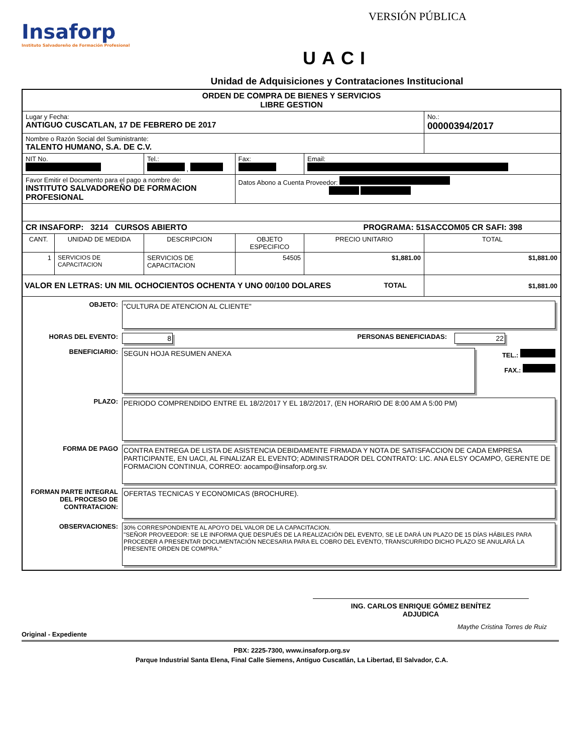Insaforp
Instituto Salvadoreño de Formación Profesional
VERSIÓN PÚBLICA
UACI
Unidad de Adquisiciones y Contrataciones Institucional
| ORDEN DE COMPRA DE BIENES Y SERVICIOS LIBRE GESTION | | | | | |
| Lugar y Fecha: ANTIGUO CUSCATLAN, 17 DE FEBRERO DE 2017 | | | | | No.: 00000394/2017 |
| Nombre o Razón Social del Suministrante: TALENTO HUMANO, S.A. DE C.V. | | | | | |
| NIT No. | | Tel.: , | Fax: | Email: | |
| Favor Emitir el Documento para el pago a nombre de: INSTITUTO SALVADOREÑO DE FORMACION PROFESIONAL | | | Datos Abono a Cuenta Proveedor: | | |
| CR INSAFORP: 3214 CURSOS ABIERTO PROGRAMA: 51SACCOM05 CR SAFI: 398 | | | | | |
| CANT. | UNIDAD DE MEDIDA | DESCRIPCION | OBJETO ESPECIFICO | PRECIO UNITARIO | TOTAL |
| 1 | SERVICIOS DE CAPACITACION | SERVICIOS DE CAPACITACION | 54505 | $1,881.00 | $1,881.00 |
| VALOR EN LETRAS: UN MIL OCHOCIENTOS OCHENTA Y UNO 00/100 DOLARES TOTAL | | | | | $1,881.00 |
| OBJETO: "CULTURA DE ATENCION AL CLIENTE" HORAS DEL EVENTO: 8 PERSONAS BENEFICIADAS: 22 BENEFICIARIO: SEGUN HOJA RESUMEN ANEXA TEL.: FAX.: PLAZO: PERIODO COMPRENDIDO ENTRE EL 18/2/2017 Y EL 18/2/2017, (EN HORARIO DE 8:00 AM A 5:00 PM) FORMA DE PAGO CONTRA ENTREGA DE LISTA DE ASISTENCIA DEBIDAMENTE FIRMADA Y NOTA DE SATISFACCION DE CADA EMPRESA PARTICIPANTE, EN UACI, AL FINALIZAR EL EVENTO; ADMINISTRADOR DEL CONTRATO: LIC. ANA ELSY OCAMPO, GERENTE DE FORMACION CONTINUA, CORREO: aocampo@insaforp.org.sv. FORMAN PARTE INTEGRAL DEL PROCESO DE CONTRATACION: OFERTAS TECNICAS Y ECONOMICAS (BROCHURE). OBSERVACIONES: 30% CORRESPONDIENTE AL APOYO DEL VALOR DE LA CAPACITACION. "SEÑOR PROVEEDOR: SE LE INFORMA QUE DESPUÉS DE LA REALIZACIÓN DEL EVENTO, SE LE DARÁ UN PLAZO DE 15 DÍAS HÁBILES PARA PROCEDER A PRESENTAR DOCUMENTACIÓN NECESARIA PARA EL COBRO DEL EVENTO, TRANSCURRIDO DICHO PLAZO SE ANULARÁ LA PRESENTE ORDEN DE COMPRA." | | | | | |
ING. CARLOS ENRIQUE GÓMEZ BENÍTEZ
ADJUDICA
Maythe Cristina Torres de Ruiz
Original - Expediente
PBX: 2225-7300, www.insaforp.org.sv
Parque Industrial Santa Elena, Final Calle Siemens, Antiguo Cuscatlán, La Libertad, El Salvador, C.A.